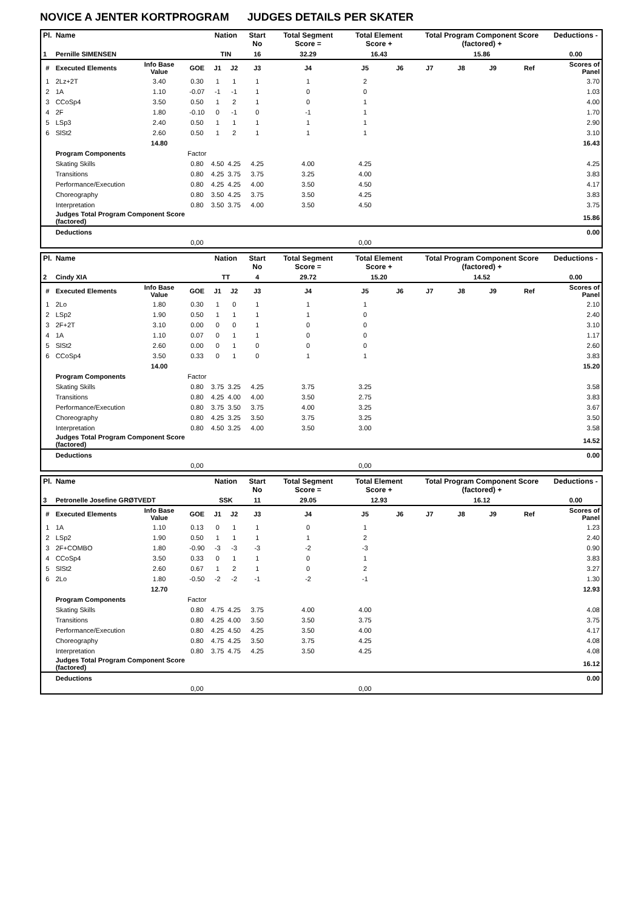NOVICE A JENTER KORTPROGRAM JUDGES DETAILS PER SKATER
| Pl. | Name | | | Nation | | Start No | Total Segment Score = | Total Element Score + | | Total Program Component Score (factored) + | | | | Deductions - |
| --- | --- | --- | --- | --- | --- | --- | --- | --- | --- | --- | --- | --- | --- | --- |
| 1 | Pernille SIMENSEN | | | TIN | | 16 | 32.29 | 16.43 | | 15.86 | | | | 0.00 |
| # | Executed Elements | Info Base Value | GOE | J1 | J2 | J3 | J4 | J5 | J6 | J7 | J8 | J9 | Ref | Scores of Panel |
| 1 | 2Lz+2T | 3.40 | 0.30 | 1 | 1 | 1 | 1 | 2 | | | | | | 3.70 |
| 2 | 1A | 1.10 | -0.07 | -1 | -1 | 1 | 0 | 0 | | | | | | 1.03 |
| 3 | CCoSp4 | 3.50 | 0.50 | 1 | 2 | 1 | 0 | 1 | | | | | | 4.00 |
| 4 | 2F | 1.80 | -0.10 | 0 | -1 | 0 | -1 | 1 | | | | | | 1.70 |
| 5 | LSp3 | 2.40 | 0.50 | 1 | 1 | 1 | 1 | 1 | | | | | | 2.90 |
| 6 | SlSt2 | 2.60 | 0.50 | 1 | 2 | 1 | 1 | 1 | | | | | | 3.10 |
| | | 14.80 | | | | | | | | | | | | 16.43 |
| | Program Components | | Factor | | | | | | | | | | | |
| | Skating Skills | | 0.80 | 4.50 | 4.25 | 4.25 | 4.00 | 4.25 | | | | | | 4.25 |
| | Transitions | | 0.80 | 4.25 | 3.75 | 3.75 | 3.25 | 4.00 | | | | | | 3.83 |
| | Performance/Execution | | 0.80 | 4.25 | 4.25 | 4.00 | 3.50 | 4.50 | | | | | | 4.17 |
| | Choreography | | 0.80 | 3.50 | 4.25 | 3.75 | 3.50 | 4.25 | | | | | | 3.83 |
| | Interpretation | | 0.80 | 3.50 | 3.75 | 4.00 | 3.50 | 4.50 | | | | | | 3.75 |
| | Judges Total Program Component Score (factored) | | | | | | | | | | | | | 15.86 |
| | Deductions | | | | | | | | | | | | | 0.00 |
| | | | 0,00 | | | | | 0,00 | | | | | | |
| Pl. | Name | | | Nation | | Start No | Total Segment Score = | Total Element Score + | | Total Program Component Score (factored) + | | | | Deductions - |
| --- | --- | --- | --- | --- | --- | --- | --- | --- | --- | --- | --- | --- | --- | --- |
| 2 | Cindy XIA | | | TT | | 4 | 29.72 | 15.20 | | 14.52 | | | | 0.00 |
| # | Executed Elements | Info Base Value | GOE | J1 | J2 | J3 | J4 | J5 | J6 | J7 | J8 | J9 | Ref | Scores of Panel |
| 1 | 2Lo | 1.80 | 0.30 | 1 | 0 | 1 | 1 | 1 | | | | | | 2.10 |
| 2 | LSp2 | 1.90 | 0.50 | 1 | 1 | 1 | 1 | 0 | | | | | | 2.40 |
| 3 | 2F+2T | 3.10 | 0.00 | 0 | 0 | 1 | 0 | 0 | | | | | | 3.10 |
| 4 | 1A | 1.10 | 0.07 | 0 | 1 | 1 | 0 | 0 | | | | | | 1.17 |
| 5 | SlSt2 | 2.60 | 0.00 | 0 | 1 | 0 | 0 | 0 | | | | | | 2.60 |
| 6 | CCoSp4 | 3.50 | 0.33 | 0 | 1 | 0 | 1 | 1 | | | | | | 3.83 |
| | | 14.00 | | | | | | | | | | | | 15.20 |
| | Program Components | | Factor | | | | | | | | | | | |
| | Skating Skills | | 0.80 | 3.75 | 3.25 | 4.25 | 3.75 | 3.25 | | | | | | 3.58 |
| | Transitions | | 0.80 | 4.25 | 4.00 | 4.00 | 3.50 | 2.75 | | | | | | 3.83 |
| | Performance/Execution | | 0.80 | 3.75 | 3.50 | 3.75 | 4.00 | 3.25 | | | | | | 3.67 |
| | Choreography | | 0.80 | 4.25 | 3.25 | 3.50 | 3.75 | 3.25 | | | | | | 3.50 |
| | Interpretation | | 0.80 | 4.50 | 3.25 | 4.00 | 3.50 | 3.00 | | | | | | 3.58 |
| | Judges Total Program Component Score (factored) | | | | | | | | | | | | | 14.52 |
| | Deductions | | | | | | | | | | | | | 0.00 |
| | | | 0,00 | | | | | 0,00 | | | | | | |
| Pl. | Name | | | Nation | | Start No | Total Segment Score = | Total Element Score + | | Total Program Component Score (factored) + | | | | Deductions - |
| --- | --- | --- | --- | --- | --- | --- | --- | --- | --- | --- | --- | --- | --- | --- |
| 3 | Petronelle Josefine GRØTVEDT | | | SSK | | 11 | 29.05 | 12.93 | | 16.12 | | | | 0.00 |
| # | Executed Elements | Info Base Value | GOE | J1 | J2 | J3 | J4 | J5 | J6 | J7 | J8 | J9 | Ref | Scores of Panel |
| 1 | 1A | 1.10 | 0.13 | 0 | 1 | 1 | 0 | 1 | | | | | | 1.23 |
| 2 | LSp2 | 1.90 | 0.50 | 1 | 1 | 1 | 1 | 2 | | | | | | 2.40 |
| 3 | 2F+COMBO | 1.80 | -0.90 | -3 | -3 | -3 | -2 | -3 | | | | | | 0.90 |
| 4 | CCoSp4 | 3.50 | 0.33 | 0 | 1 | 1 | 0 | 1 | | | | | | 3.83 |
| 5 | SlSt2 | 2.60 | 0.67 | 1 | 2 | 1 | 0 | 2 | | | | | | 3.27 |
| 6 | 2Lo | 1.80 | -0.50 | -2 | -2 | -1 | -2 | -1 | | | | | | 1.30 |
| | | 12.70 | | | | | | | | | | | | 12.93 |
| | Program Components | | Factor | | | | | | | | | | | |
| | Skating Skills | | 0.80 | 4.75 | 4.25 | 3.75 | 4.00 | 4.00 | | | | | | 4.08 |
| | Transitions | | 0.80 | 4.25 | 4.00 | 3.50 | 3.50 | 3.75 | | | | | | 3.75 |
| | Performance/Execution | | 0.80 | 4.25 | 4.50 | 4.25 | 3.50 | 4.00 | | | | | | 4.17 |
| | Choreography | | 0.80 | 4.75 | 4.25 | 3.50 | 3.75 | 4.25 | | | | | | 4.08 |
| | Interpretation | | 0.80 | 3.75 | 4.75 | 4.25 | 3.50 | 4.25 | | | | | | 4.08 |
| | Judges Total Program Component Score (factored) | | | | | | | | | | | | | 16.12 |
| | Deductions | | | | | | | | | | | | | 0.00 |
| | | | 0,00 | | | | | 0,00 | | | | | | |